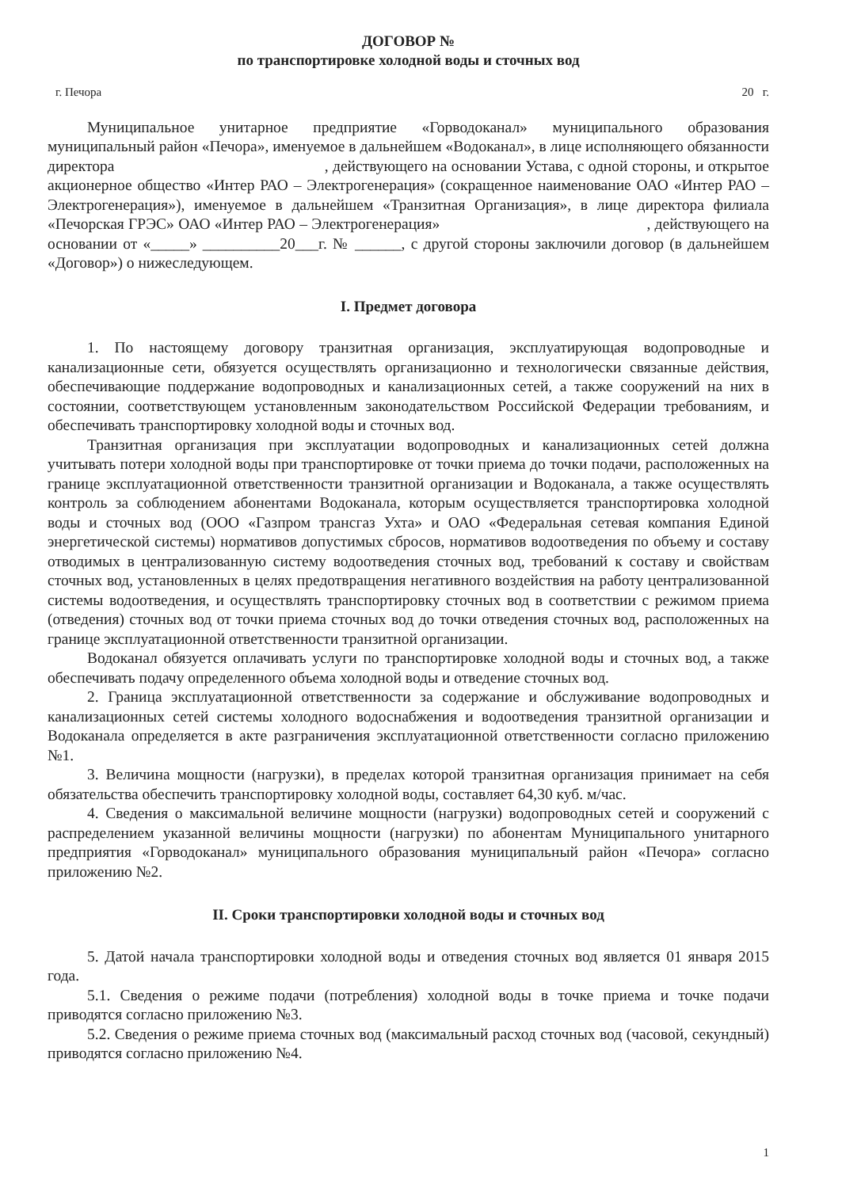ДОГОВОР №
по транспортировке холодной воды и сточных вод
г. Печора 20 г.
Муниципальное унитарное предприятие «Горводоканал» муниципального образования муниципальный район «Печора», именуемое в дальнейшем «Водоканал», в лице исполняющего обязанности директора , действующего на основании Устава, с одной стороны, и открытое акционерное общество «Интер РАО – Электрогенерация» (сокращенное наименование ОАО «Интер РАО – Электрогенерация»), именуемое в дальнейшем «Транзитная Организация», в лице директора филиала «Печорская ГРЭС» ОАО «Интер РАО – Электрогенерация» , действующего на основании от «_____» __________20___г. № ______, с другой стороны заключили договор (в дальнейшем «Договор») о нижеследующем.
I. Предмет договора
1. По настоящему договору транзитная организация, эксплуатирующая водопроводные и канализационные сети, обязуется осуществлять организационно и технологически связанные действия, обеспечивающие поддержание водопроводных и канализационных сетей, а также сооружений на них в состоянии, соответствующем установленным законодательством Российской Федерации требованиям, и обеспечивать транспортировку холодной воды и сточных вод.
Транзитная организация при эксплуатации водопроводных и канализационных сетей должна учитывать потери холодной воды при транспортировке от точки приема до точки подачи, расположенных на границе эксплуатационной ответственности транзитной организации и Водоканала, а также осуществлять контроль за соблюдением абонентами Водоканала, которым осуществляется транспортировка холодной воды и сточных вод (ООО «Газпром трансгаз Ухта» и ОАО «Федеральная сетевая компания Единой энергетической системы) нормативов допустимых сбросов, нормативов водоотведения по объему и составу отводимых в централизованную систему водоотведения сточных вод, требований к составу и свойствам сточных вод, установленных в целях предотвращения негативного воздействия на работу централизованной системы водоотведения, и осуществлять транспортировку сточных вод в соответствии с режимом приема (отведения) сточных вод от точки приема сточных вод до точки отведения сточных вод, расположенных на границе эксплуатационной ответственности транзитной организации.
Водоканал обязуется оплачивать услуги по транспортировке холодной воды и сточных вод, а также обеспечивать подачу определенного объема холодной воды и отведение сточных вод.
2. Граница эксплуатационной ответственности за содержание и обслуживание водопроводных и канализационных сетей системы холодного водоснабжения и водоотведения транзитной организации и Водоканала определяется в акте разграничения эксплуатационной ответственности согласно приложению №1.
3. Величина мощности (нагрузки), в пределах которой транзитная организация принимает на себя обязательства обеспечить транспортировку холодной воды, составляет 64,30 куб. м/час.
4. Сведения о максимальной величине мощности (нагрузки) водопроводных сетей и сооружений с распределением указанной величины мощности (нагрузки) по абонентам Муниципального унитарного предприятия «Горводоканал» муниципального образования муниципальный район «Печора» согласно приложению №2.
II. Сроки транспортировки холодной воды и сточных вод
5. Датой начала транспортировки холодной воды и отведения сточных вод является 01 января 2015 года.
5.1. Сведения о режиме подачи (потребления) холодной воды в точке приема и точке подачи приводятся согласно приложению №3.
5.2. Сведения о режиме приема сточных вод (максимальный расход сточных вод (часовой, секундный) приводятся согласно приложению №4.
1